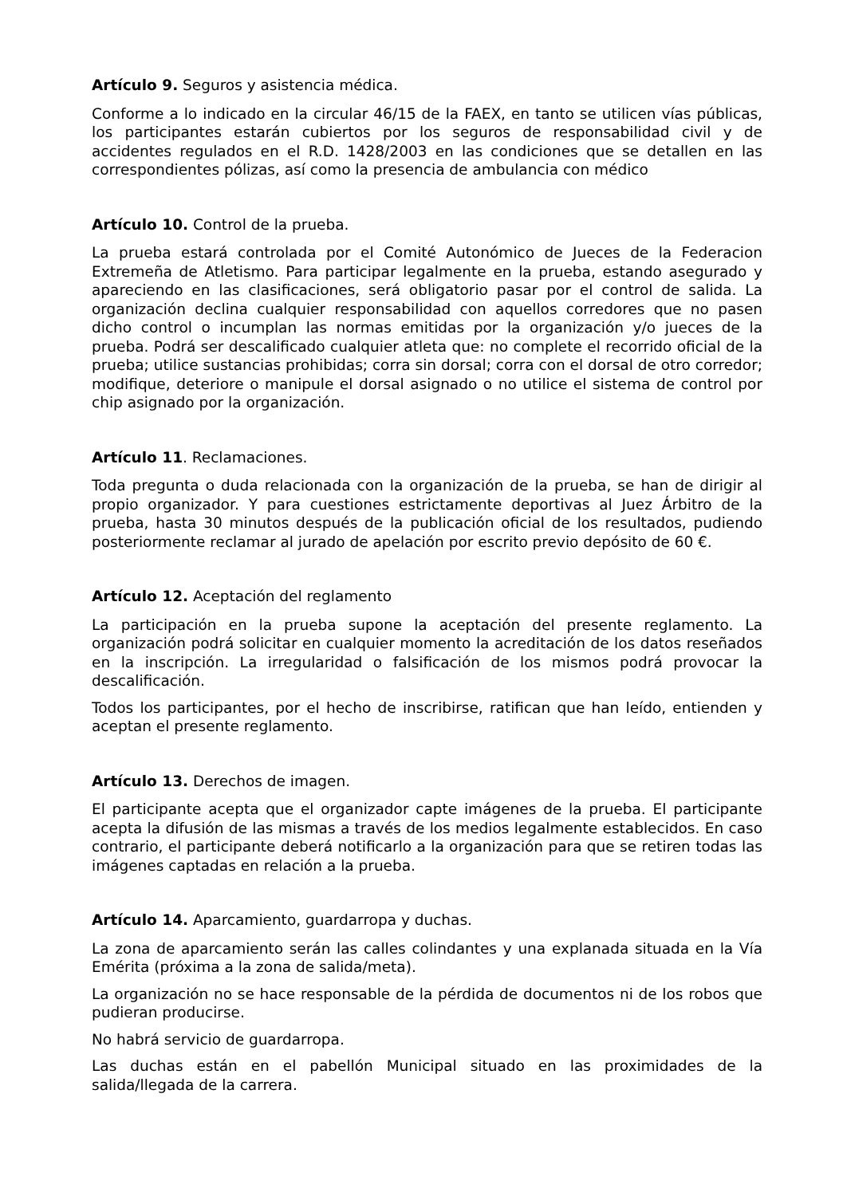Artículo 9. Seguros y asistencia médica.
Conforme a lo indicado en la circular 46/15 de la FAEX, en tanto se utilicen vías públicas, los participantes estarán cubiertos por los seguros de responsabilidad civil y de accidentes regulados en el R.D. 1428/2003 en las condiciones que se detallen en las correspondientes pólizas, así como la presencia de ambulancia con médico
Artículo 10. Control de la prueba.
La prueba estará controlada por el Comité Autonómico de Jueces de la Federacion Extremeña de Atletismo. Para participar legalmente en la prueba, estando asegurado y apareciendo en las clasificaciones, será obligatorio pasar por el control de salida. La organización declina cualquier responsabilidad con aquellos corredores que no pasen dicho control o incumplan las normas emitidas por la organización y/o jueces de la prueba. Podrá ser descalificado cualquier atleta que: no complete el recorrido oficial de la prueba; utilice sustancias prohibidas; corra sin dorsal; corra con el dorsal de otro corredor; modifique, deteriore o manipule el dorsal asignado o no utilice el sistema de control por chip asignado por la organización.
Artículo 11. Reclamaciones.
Toda pregunta o duda relacionada con la organización de la prueba, se han de dirigir al propio organizador. Y para cuestiones estrictamente deportivas al Juez Árbitro de la prueba, hasta 30 minutos después de la publicación oficial de los resultados, pudiendo posteriormente reclamar al jurado de apelación por escrito previo depósito de 60 €.
Artículo 12. Aceptación del reglamento
La participación en la prueba supone la aceptación del presente reglamento. La organización podrá solicitar en cualquier momento la acreditación de los datos reseñados en la inscripción. La irregularidad o falsificación de los mismos podrá provocar la descalificación.
Todos los participantes, por el hecho de inscribirse, ratifican que han leído, entienden y aceptan el presente reglamento.
Artículo 13. Derechos de imagen.
El participante acepta que el organizador capte imágenes de la prueba. El participante acepta la difusión de las mismas a través de los medios legalmente establecidos. En caso contrario, el participante deberá notificarlo a la organización para que se retiren todas las imágenes captadas en relación a la prueba.
Artículo 14. Aparcamiento, guardarropa y duchas.
La zona de aparcamiento serán las calles colindantes y una explanada situada en la Vía Emérita (próxima a la zona de salida/meta).
La organización no se hace responsable de la pérdida de documentos ni de los robos que pudieran producirse.
No habrá servicio de guardarropa.
Las duchas están en el pabellón Municipal situado en las proximidades de la salida/llegada de la carrera.